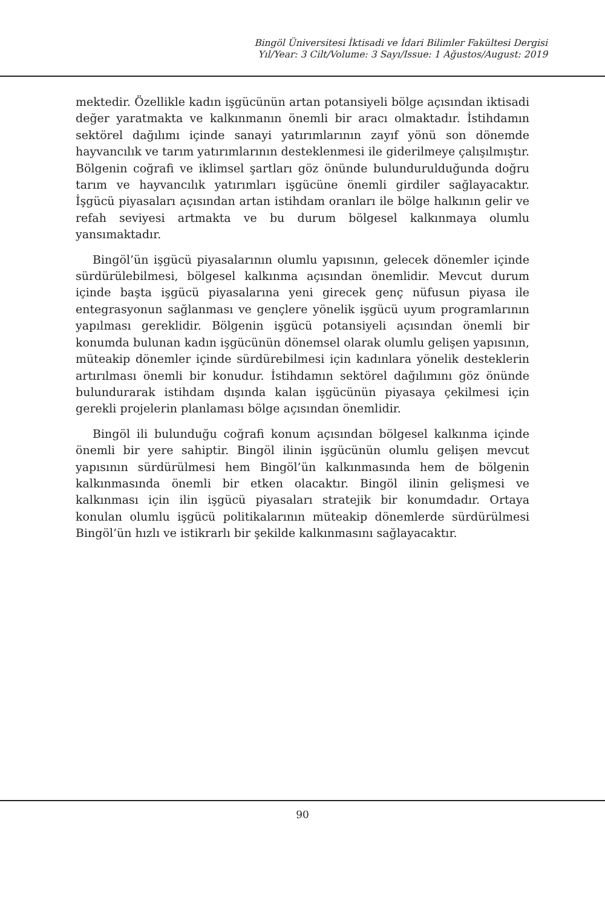Bingöl Üniversitesi İktisadi ve İdari Bilimler Fakültesi Dergisi
Yıl/Year: 3 Cilt/Volume: 3 Sayı/Issue: 1 Ağustos/August: 2019
mektedir. Özellikle kadın işgücünün artan potansiyeli bölge açısından iktisadi değer yaratmakta ve kalkınmanın önemli bir aracı olmaktadır. İstihdamın sektörel dağılımı içinde sanayi yatırımlarının zayıf yönü son dönemde hayvancılık ve tarım yatırımlarının desteklenmesi ile giderilmeye çalışılmıştır. Bölgenin coğrafi ve iklimsel şartları göz önünde bulundurulduğunda doğru tarım ve hayvancılık yatırımları işgücüne önemli girdiler sağlayacaktır. İşgücü piyasaları açısından artan istihdam oranları ile bölge halkının gelir ve refah seviyesi artmakta ve bu durum bölgesel kalkınmaya olumlu yansımaktadır.
Bingöl’ün işgücü piyasalarının olumlu yapısının, gelecek dönemler içinde sürdürülebilmesi, bölgesel kalkınma açısından önemlidir. Mevcut durum içinde başta işgücü piyasalarına yeni girecek genç nüfusun piyasa ile entegrasyonun sağlanması ve gençlere yönelik işgücü uyum programlarının yapılması gereklidir. Bölgenin işgücü potansiyeli açısından önemli bir konumda bulunan kadın işgücünün dönemsel olarak olumlu gelişen yapısının, müteakip dönemler içinde sürdürebilmesi için kadınlara yönelik desteklerin artırılması önemli bir konudur. İstihdamın sektörel dağılımını göz önünde bulundurarak istihdam dışında kalan işgücünün piyasaya çekilmesi için gerekli projelerin planlaması bölge açısından önemlidir.
Bingöl ili bulunduğu coğrafi konum açısından bölgesel kalkınma içinde önemli bir yere sahiptir. Bingöl ilinin işgücünün olumlu gelişen mevcut yapısının sürdürülmesi hem Bingöl’ün kalkınmasında hem de bölgenin kalkınmasında önemli bir etken olacaktır. Bingöl ilinin gelişmesi ve kalkınması için ilin işgücü piyasaları stratejik bir konumdadır. Ortaya konulan olumlu işgücü politikalarının müteakip dönemlerde sürdürülmesi Bingöl’ün hızlı ve istikrarlı bir şekilde kalkınmasını sağlayacaktır.
90